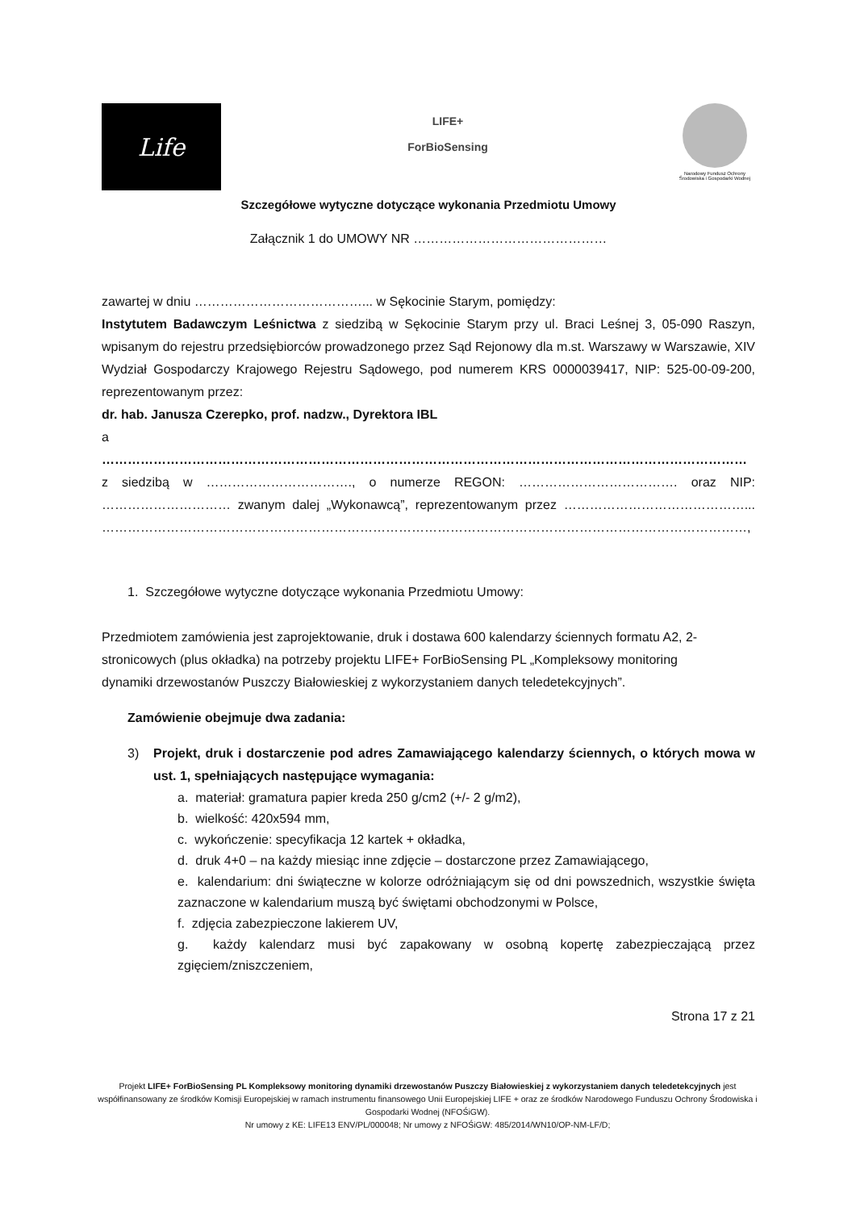Life
LIFE+
ForBioSensing
Narodowy Fundusz Ochrony Środowiska i Gospodarki Wodnej
Szczegółowe wytyczne dotyczące wykonania Przedmiotu Umowy
Załącznik 1 do UMOWY NR ………………………………………
zawartej w dniu …………………………………... w Sękocinie Starym, pomiędzy:
Instytutem Badawczym Leśnictwa z siedzibą w Sękocinie Starym przy ul. Braci Leśnej 3, 05-090 Raszyn, wpisanym do rejestru przedsiębiorców prowadzonego przez Sąd Rejonowy dla m.st. Warszawy w Warszawie, XIV Wydział Gospodarczy Krajowego Rejestru Sądowego, pod numerem KRS 0000039417, NIP: 525-00-09-200, reprezentowanym przez:
dr. hab. Janusza Czerepko, prof. nadzw., Dyrektora IBL
a
……………………………………………………………………………………………………………………………………
z siedzibą w ……………………………., o numerze REGON: ………………………………. oraz NIP: ………………………… zwanym dalej „Wykonawcą”, reprezentowanym przez ……………………………………... ……………………………………………………………………………………………………………………………………,
1. Szczegółowe wytyczne dotyczące wykonania Przedmiotu Umowy:
Przedmiotem zamówienia jest zaprojektowanie, druk i dostawa 600 kalendarzy ściennych formatu A2, 2-stronicowych (plus okładka) na potrzeby projektu LIFE+ ForBioSensing PL „Kompleksowy monitoring dynamiki drzewostanów Puszczy Białowieskiej z wykorzystaniem danych teledetekcyjnych”.
Zamówienie obejmuje dwa zadania:
3) Projekt, druk i dostarczenie pod adres Zamawiającego kalendarzy ściennych, o których mowa w ust. 1, spełniających następujące wymagania:
a. materiał: gramatura papier kreda 250 g/cm2 (+/- 2 g/m2),
b. wielkość: 420x594 mm,
c. wykończenie: specyfikacja 12 kartek + okładka,
d. druk 4+0 – na każdy miesiąc inne zdjęcie – dostarczone przez Zamawiającego,
e. kalendarium: dni świąteczne w kolorze odróżniającym się od dni powszednich, wszystkie święta zaznaczone w kalendarium muszą być świętami obchodzonymi w Polsce,
f. zdjęcia zabezpieczone lakierem UV,
g. każdy kalendarz musi być zapakowany w osobną kopertę zabezpieczającą przez zgięciem/zniszczeniem,
Strona 17 z 21
Projekt LIFE+ ForBioSensing PL Kompleksowy monitoring dynamiki drzewostanów Puszczy Białowieskiej z wykorzystaniem danych teledetekcyjnych jest współfinansowany ze środków Komisji Europejskiej w ramach instrumentu finansowego Unii Europejskiej LIFE + oraz ze środków Narodowego Funduszu Ochrony Środowiska i Gospodarki Wodnej (NFOŚiGW).
Nr umowy z KE: LIFE13 ENV/PL/000048; Nr umowy z NFOŚiGW: 485/2014/WN10/OP-NM-LF/D;